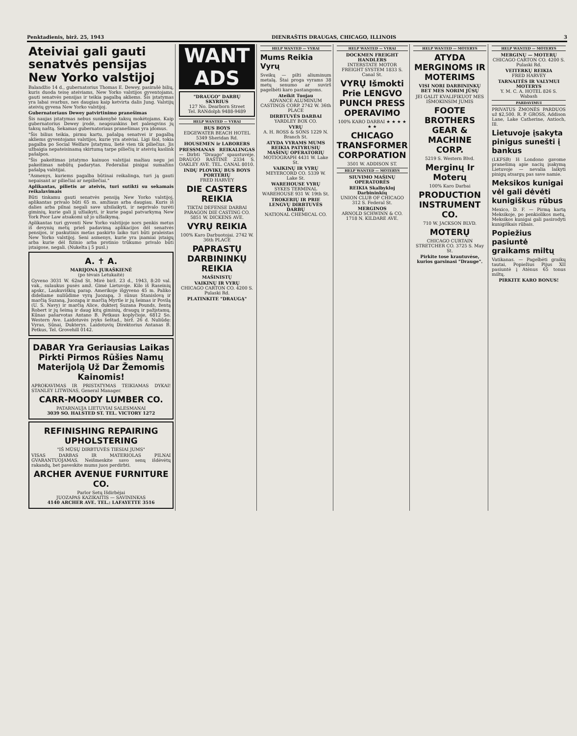Penktadienis, birž. 25, 1943 DIENRAŠTIS DRAUGAS, CHICAGO, ILLINOIS 3
Ateiviai gali gauti senatvės pensijas New Yorko valstijoj
Balandžio 14 d., gubernatorius Thomas E. Dewey, pasirašė bilių, kuris duoda teisę ateiviams, New Yorko valstijos gyventojams, gauti senatvės pensijas ir teikia pagalbą akliems. Šis įstatymas yra labai svarbus, nes daugiau kaip ketvirta dalis Jung. Valstijų ateivių gyvena New Yorko valstijoj.
Gubernatoriaus Dewey patvirtinimo pranešimas
Šis naujas įstatymas nebus sunkenybė taksų mokėtojams. Kaip gubernatorius Dewey įrodė, neapsunkins bet palengvins jų taksų naštą. Sekamas gubernatoriaus pranešimas yra įdomus.
"Šis bilius teikia, pirmu kartu, pašalpą senatvei ir pagalbą akliems gyventojams valstijos, kurie yra ateiviai. Ligi šiol, tokia pagalba po Social Welfare Įstatymu, lietė vien tik piliečius. Jis užbaigia nepateisinamą skirtumą tarpe piliečių ir ateivių kaslink pašalpos.
"Šis pakeitimas įstatymo kainuos valstijai mažiau negu jei pakeitimas nebūtų padarytas. Federaliai pinigai sumažins pašalpą valstijai.
"Asmenys, kuriems pagalba būtinai reikalinga, turi ją gauti nepaisant ar piliečiai ar nepiliečiai."
Aplikantas, pilietis ar ateivis, turi sutikti su sekamais reikalavimais
Būti tinkamu gauti senatvės pensiją New Yorko valstijoj, aplikantas privalo būti 65 m. amžiaus arba daugiau. Kuris iš dalies arba pilnai negali save užsilaikyti, ir neprivalo turėti giminių, kurie gali jį užlaikyti, ir kurie pagal patvarkymą New York Poor Law atsakomi už jo užlaikymą.
Aplikantas turi gyventi New Yorko valstijoje nors penkis metus iš devynių metų prieš padavimą aplikacijos dėl senatvės pensijos, ir paskutinis metas paskirto laiko turi būti praleistas New Yorko valstijoj. Seni asmenys, kurie yra įnamiai įstaigų arba kurie dėl fizinio arba protinio trūkumo privalo būti įstaigose, negali. (Nukelta į 5 pusl.)
A. ✝ A.
MARIJONA JURAŠKIENĖ
(po tėvais Letukaitė)
Gyveno 3031 W. 62nd St. Mirė birž. 23 d., 1943, 8:20 val. vak., sulaukus pusės amž. Gimė Lietuvoje. Kilo iš Raseinių apskr., Laukuviškių parap. Amerikoje išgyveno 45 m. Paliko dideliame nuliūdime vyrą Juozapą, 3 sūnus Stanislovą ir marčią Suzaną, Juozapą ir marčią Myrtle ir jų šeimas ir Povilą (U. S. Navy) ir marčią Alice, dukterį Suzana Pounds, žentą Robert ir jų šeimą ir daug kitų giminių, draugų ir pažįstamų. Kūnas pašarvotas Antano B. Petkaus koplyčioje, 6812 So. Western Ave. Laidotuvės įvyks šeštad., birž. 26 d. Nuliūdę: Vyras, Sūnai, Dukterys. Laidotuvių Direktorius Antanas B. Petkus, Tel. Grovehill 0142.
DABAR Yra Geriausias Laikas Pirkti Pirmos Rūšies Namų Materijolą Už Dar Žemomis Kainomis!
APROKAVIMAS IR PRISTATYMAS TEIKIAMAS DYKAI! STANLEY LITWINAS, General Manager.
CARR-MOODY LUMBER CO.
PATARNAUJA LIETUVIAI SALESMANAI
3039 SO. HALSTED ST. TEL. VICTORY 1272
REFINISHING REPAIRING UPHOLSTERING
"IŠ MŪSŲ DIRBTUVĖS TIESIAI JUMS"
VISAS DARBAS IR MATERIOLAS PILNAI GVARANTUOJAMAS. Neišmeskite savo senų išdėvėtų rakandų, bet paveskite mums juos perdirbti.
ARCHER AVENUE FURNITURE CO.
Parlor Setų Išdirbėjai
JUOZAPAS KAZIKAITIS — SAVININKAS
4140 ARCHER AVE. TEL.: LAFAYETTE 3516
WANT ADS
"DRAUGO" DARBŲ SKYRIUS
127 No. Dearborn Street
Tel. RANdolph 9488-9489
HELP WANTED — VYRAI
BUS BOYS
EDGEWATER BEACH HOTEL 5349 Sheridan Rd.
HOUSEMEN ir LABORERS
PRESSMANAS REIKALINGAS — Dirbti "Draugo" spaustuvėje. DRAUGO RAŠTINĖ 2334 S. OAKLEY AVE. TEL. CANAL 8010.
INDŲ PLOVIKŲ BUS BOYS PORTERIŲ
FRED HARVEY
DIE CASTERS REIKIA
TIKTAI DEFENSE DARBAI
PARAGON DIE CASTING CO. 5851 W. DICKENS AVE.
VYRŲ REIKIA
100% Karo Darbuotojai. 2742 W. 36th PLACE
PAPRASTŲ DARBININKŲ REIKIA
MAŠINISTŲ
VAIKINŲ IR VYRŲ
CHICAGO CARTON CO. 4200 S. Pulaski Rd.
PLATINKITE "DRAUGĄ"
HELP WANTED — VYRAI
Mums Reikia Vyrų
Sveikų — pilti aliuminum metalą. Štai proga vyrams 38 metų senumo ar suvirš pagelbėti karo pastangoms.
Ateikit Tuojau
ADVANCE ALUMINUM CASTINGS CORP. 2742 W. 36th PLACE
DIRBTUVĖS DARBAI
YARDLEY BOX CO.
VYRŲ
A. H. ROSS & SONS 1229 N. Branch St.
ATYDA VYRAMS MUMS REIKIA PATYRUSIŲ MAŠINŲ OPERATORIŲ
MOTIOGRAPH 4431 W. Lake St.
VAIKINŲ IR VYRŲ
MEYERCORD CO. 5339 W. Lake St.
WAREHOUSE VYRŲ
SYKES TERMINAL WAREHOUSE 931 W. 19th St.
TROKERIŲ IR PRIE LENGVŲ DIRBTUVĖS DARBŲ
NATIONAL CHEMICAL CO.
HELP WANTED — VYRAI
DOCKMEN FREIGHT HANDLERS
INTERSTATE MOTOR FREIGHT SYSTEM 1833 S. Canal St.
VYRŲ Išmokti Prie LENGVO PUNCH PRESS OPERAVIMO
100% KARO DARBAI ★ ★ ★ ★ ★ ★
CHICAGO TRANSFORMER CORPORATION
3501 W. ADDISON ST.
HELP WANTED — MOTERYS
SIUVIMO MAŠINŲ OPERATORĖS
REIKIA Skalbykloj Darbininkių
UNION CLUB OF CHICAGO 312 S. Federal St.
MERGINOS
ARNOLD SCHWINN & CO. 1718 N. KILDARE AVE.
HELP WANTED — MOTERYS
ATYDA MERGINOMS IR MOTERIMS
VISI NORI DARBININKŲ BET MES NORIM JŪSŲ
JEI GALIT KVALIFIKUOT MES IŠMOKINSIM JUMIS
FOOTE BROTHERS GEAR & MACHINE CORP.
5219 S. Western Blvd.
Merginų Ir Moterų
100% Karo Darbai
PRODUCTION INSTRUMENT CO.
710 W. JACKSON BLVD.
MOTERŲ
CHICAGO CURTAIN STRETCHER CO. 3725 S. May St.
Pirkite tose krautuvėse, kurios garsinasi "Drauge".
HELP WANTED — MOTERYS
MERGINŲ — MOTERŲ
CHICAGO CARTON CO. 4200 S. Pulaski Rd.
VEITERKŲ REIKIA
FRED HARVEY
TARNAITĖS IR VALYMUI MOTERYS
Y. M. C. A. HOTEL 826 S. Wabash
PARDAVIMUI
PRIVATUS ŽMONĖS PARDUOS už $2,500. R. P. GROSS, Addison Lane, Lake Catherine, Antioch, Ill.
Lietuvoje įsakyta pinigus sunešti į bankus
(LKFSB) Iš Londono gavome pranešimą apie nacių įsakymą Lietuvoje — nevalia laikyti pinigų atsargų pas save namie.
Meksikos kunigai vėl gali dėvėti kunigiškus rūbus
Mexico, D. F. — Pirmą kartą Meksikoje, po penkiolikos metų, Meksikos kunigai gali pasirodyti kunigiškais rūbais.
Popiežius pasiuntė graikams miltų
Vatikanas. — Pagelbėti graikų tautai, Popiežius Pijus XII pasiuntė į Atėnus 65 tonus miltų.
PIRKITE KARO BONUS!